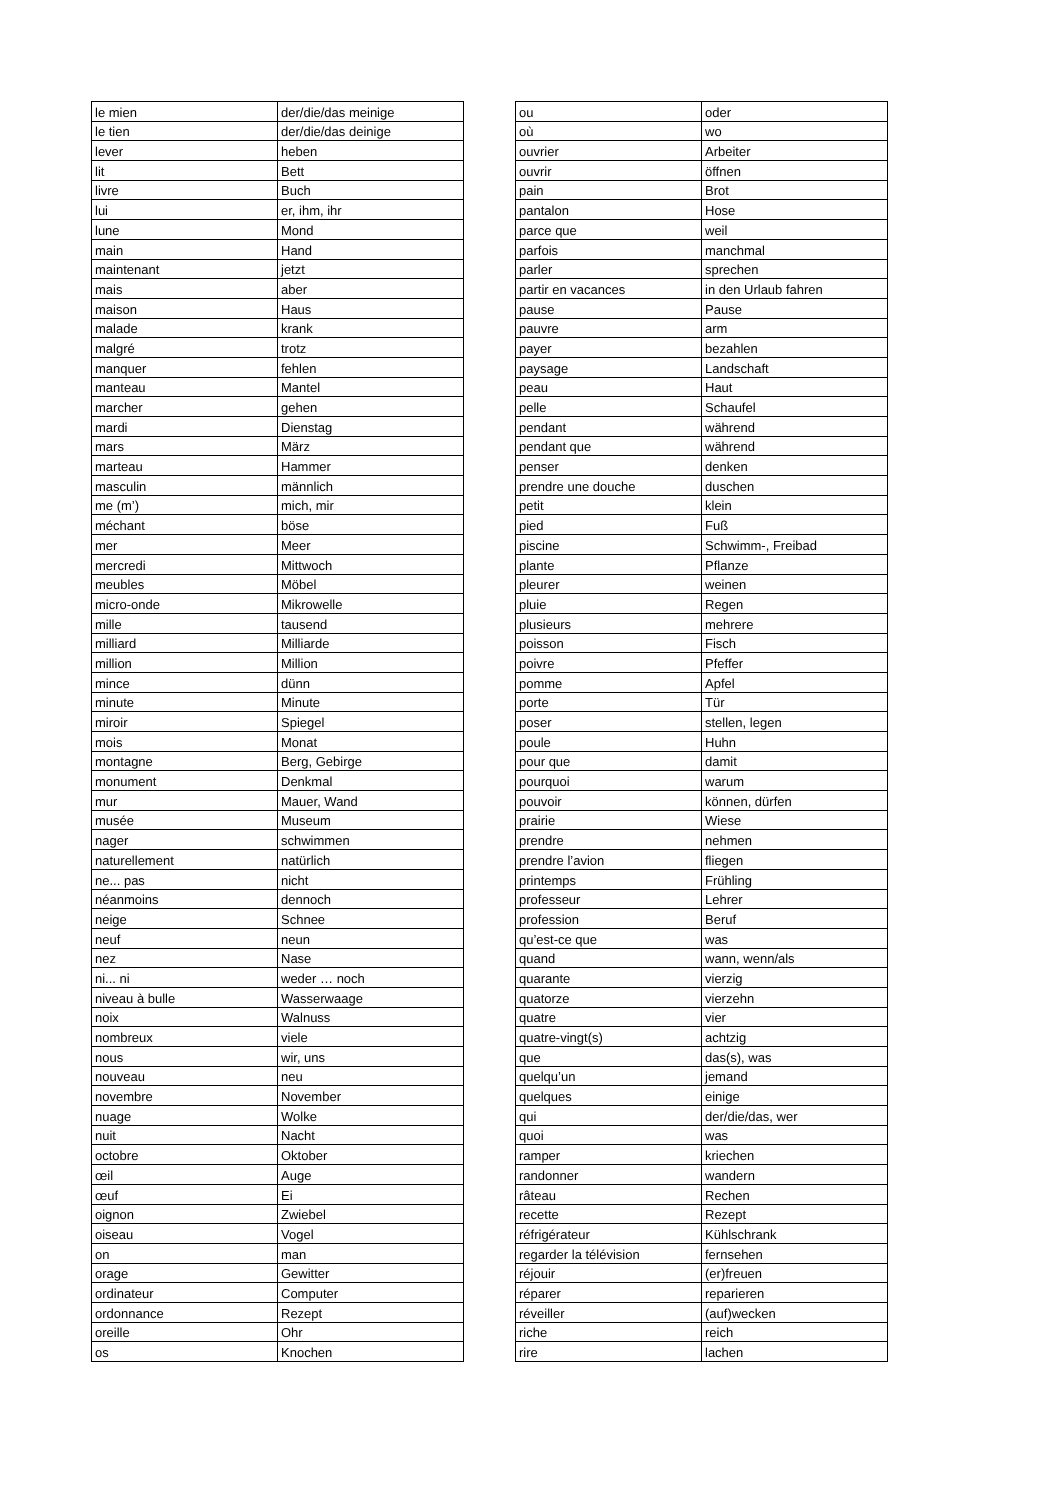| le mien | der/die/das meinige |
| le tien | der/die/das deinige |
| lever | heben |
| lit | Bett |
| livre | Buch |
| lui | er, ihm, ihr |
| lune | Mond |
| main | Hand |
| maintenant | jetzt |
| mais | aber |
| maison | Haus |
| malade | krank |
| malgré | trotz |
| manquer | fehlen |
| manteau | Mantel |
| marcher | gehen |
| mardi | Dienstag |
| mars | März |
| marteau | Hammer |
| masculin | männlich |
| me (m’) | mich, mir |
| méchant | böse |
| mer | Meer |
| mercredi | Mittwoch |
| meubles | Möbel |
| micro-onde | Mikrowelle |
| mille | tausend |
| milliard | Milliarde |
| million | Million |
| mince | dünn |
| minute | Minute |
| miroir | Spiegel |
| mois | Monat |
| montagne | Berg, Gebirge |
| monument | Denkmal |
| mur | Mauer, Wand |
| musée | Museum |
| nager | schwimmen |
| naturellement | natürlich |
| ne... pas | nicht |
| néanmoins | dennoch |
| neige | Schnee |
| neuf | neun |
| nez | Nase |
| ni... ni | weder … noch |
| niveau à bulle | Wasserwaage |
| noix | Walnuss |
| nombreux | viele |
| nous | wir, uns |
| nouveau | neu |
| novembre | November |
| nuage | Wolke |
| nuit | Nacht |
| octobre | Oktober |
| œil | Auge |
| œuf | Ei |
| oignon | Zwiebel |
| oiseau | Vogel |
| on | man |
| orage | Gewitter |
| ordinateur | Computer |
| ordonnance | Rezept |
| oreille | Ohr |
| os | Knochen |
| ou | oder |
| où | wo |
| ouvrier | Arbeiter |
| ouvrir | öffnen |
| pain | Brot |
| pantalon | Hose |
| parce que | weil |
| parfois | manchmal |
| parler | sprechen |
| partir en vacances | in den Urlaub fahren |
| pause | Pause |
| pauvre | arm |
| payer | bezahlen |
| paysage | Landschaft |
| peau | Haut |
| pelle | Schaufel |
| pendant | während |
| pendant que | während |
| penser | denken |
| prendre une douche | duschen |
| petit | klein |
| pied | Fuß |
| piscine | Schwimm-, Freibad |
| plante | Pflanze |
| pleurer | weinen |
| pluie | Regen |
| plusieurs | mehrere |
| poisson | Fisch |
| poivre | Pfeffer |
| pomme | Apfel |
| porte | Tür |
| poser | stellen, legen |
| poule | Huhn |
| pour que | damit |
| pourquoi | warum |
| pouvoir | können, dürfen |
| prairie | Wiese |
| prendre | nehmen |
| prendre l’avion | fliegen |
| printemps | Frühling |
| professeur | Lehrer |
| profession | Beruf |
| qu’est-ce que | was |
| quand | wann, wenn/als |
| quarante | vierzig |
| quatorze | vierzehn |
| quatre | vier |
| quatre-vingt(s) | achtzig |
| que | das(s), was |
| quelqu’un | jemand |
| quelques | einige |
| qui | der/die/das, wer |
| quoi | was |
| ramper | kriechen |
| randonner | wandern |
| râteau | Rechen |
| recette | Rezept |
| réfrigérateur | Kühlschrank |
| regarder la télévision | fernsehen |
| réjouir | (er)freuen |
| réparer | reparieren |
| réveiller | (auf)wecken |
| riche | reich |
| rire | lachen |